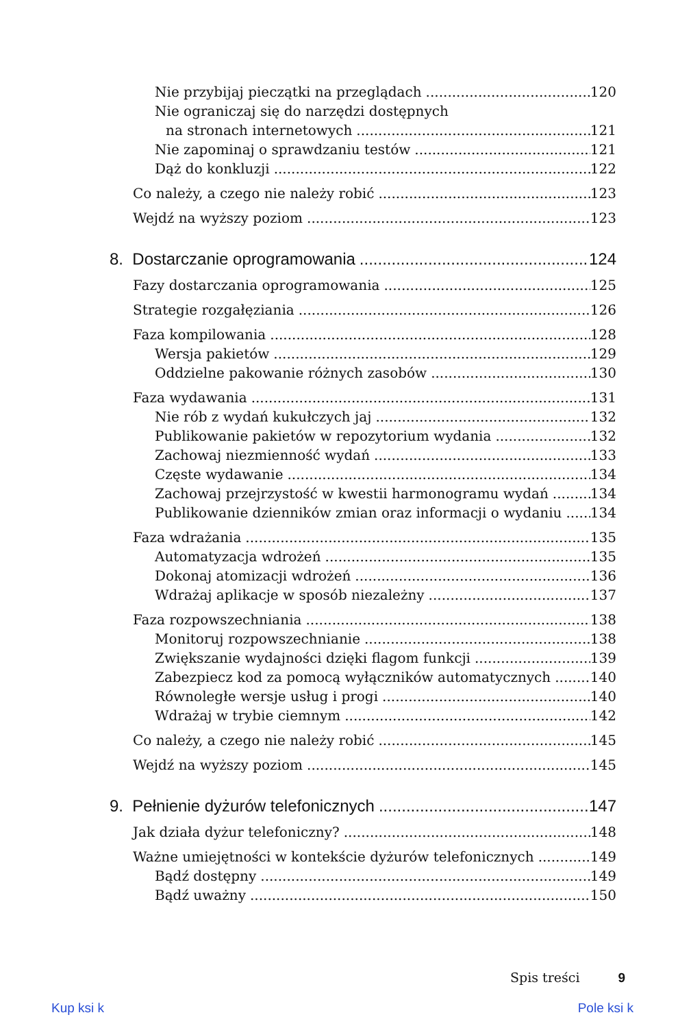Nie przybijaj pieczątki na przeglądach 120
Nie ograniczaj się do narzędzi dostępnych
na stronach internetowych 121
Nie zapominaj o sprawdzaniu testów 121
Dąż do konkluzji 122
Co należy, a czego nie należy robić 123
Wejdź na wyższy poziom 123
8. Dostarczanie oprogramowania 124
Fazy dostarczania oprogramowania 125
Strategie rozgałęziania 126
Faza kompilowania 128
Wersja pakietów 129
Oddzielne pakowanie różnych zasobów 130
Faza wydawania 131
Nie rób z wydań kukułczych jaj 132
Publikowanie pakietów w repozytorium wydania 132
Zachowaj niezmienność wydań 133
Częste wydawanie 134
Zachowaj przejrzystość w kwestii harmonogramu wydań 134
Publikowanie dzienników zmian oraz informacji o wydaniu 134
Faza wdrażania 135
Automatyzacja wdrożeń 135
Dokonaj atomizacji wdrożeń 136
Wdrażaj aplikacje w sposób niezależny 137
Faza rozpowszechniania 138
Monitoruj rozpowszechnianie 138
Zwiększanie wydajności dzięki flagom funkcji 139
Zabezpiecz kod za pomocą wyłączników automatycznych 140
Równoległe wersje usług i progi 140
Wdrażaj w trybie ciemnym 142
Co należy, a czego nie należy robić 145
Wejdź na wyższy poziom 145
9. Pełnienie dyżurów telefonicznych 147
Jak działa dyżur telefoniczny? 148
Ważne umiejętności w kontekście dyżurów telefonicznych 149
Bądź dostępny 149
Bądź uważny 150
Spis treści 9
Kup ksi k Pole ksi k